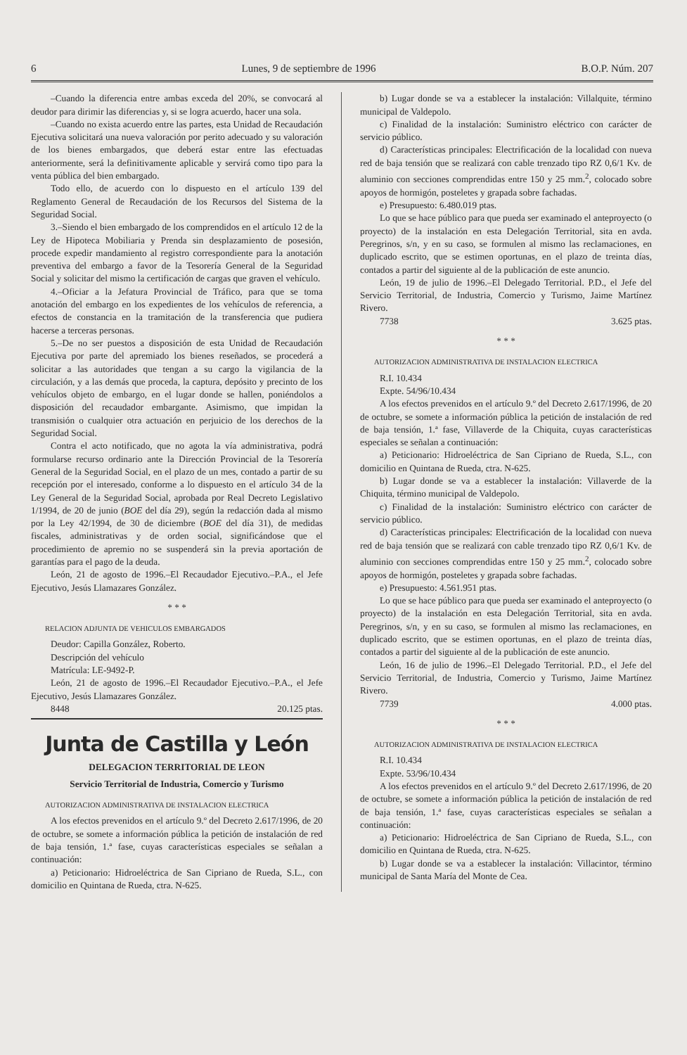6 Lunes, 9 de septiembre de 1996 B.O.P. Núm. 207
–Cuando la diferencia entre ambas exceda del 20%, se convocará al deudor para dirimir las diferencias y, si se logra acuerdo, hacer una sola.
–Cuando no exista acuerdo entre las partes, esta Unidad de Recaudación Ejecutiva solicitará una nueva valoración por perito adecuado y su valoración de los bienes embargados, que deberá estar entre las efectuadas anteriormente, será la definitivamente aplicable y servirá como tipo para la venta pública del bien embargado.
Todo ello, de acuerdo con lo dispuesto en el artículo 139 del Reglamento General de Recaudación de los Recursos del Sistema de la Seguridad Social.
3.–Siendo el bien embargado de los comprendidos en el artículo 12 de la Ley de Hipoteca Mobiliaria y Prenda sin desplazamiento de posesión, procede expedir mandamiento al registro correspondiente para la anotación preventiva del embargo a favor de la Tesorería General de la Seguridad Social y solicitar del mismo la certificación de cargas que graven el vehículo.
4.–Oficiar a la Jefatura Provincial de Tráfico, para que se toma anotación del embargo en los expedientes de los vehículos de referencia, a efectos de constancia en la tramitación de la transferencia que pudiera hacerse a terceras personas.
5.–De no ser puestos a disposición de esta Unidad de Recaudación Ejecutiva por parte del apremiado los bienes reseñados, se procederá a solicitar a las autoridades que tengan a su cargo la vigilancia de la circulación, y a las demás que proceda, la captura, depósito y precinto de los vehículos objeto de embargo, en el lugar donde se hallen, poniéndolos a disposición del recaudador embargante. Asimismo, que impidan la transmisión o cualquier otra actuación en perjuicio de los derechos de la Seguridad Social.
Contra el acto notificado, que no agota la vía administrativa, podrá formularse recurso ordinario ante la Dirección Provincial de la Tesorería General de la Seguridad Social, en el plazo de un mes, contado a partir de su recepción por el interesado, conforme a lo dispuesto en el artículo 34 de la Ley General de la Seguridad Social, aprobada por Real Decreto Legislativo 1/1994, de 20 de junio (BOE del día 29), según la redacción dada al mismo por la Ley 42/1994, de 30 de diciembre (BOE del día 31), de medidas fiscales, administrativas y de orden social, significándose que el procedimiento de apremio no se suspenderá sin la previa aportación de garantías para el pago de la deuda.
León, 21 de agosto de 1996.–El Recaudador Ejecutivo.–P.A., el Jefe Ejecutivo, Jesús Llamazares González.
* * *
RELACION ADJUNTA DE VEHICULOS EMBARGADOS
Deudor: Capilla González, Roberto.
Descripción del vehículo
Matrícula: LE-9492-P.
León, 21 de agosto de 1996.–El Recaudador Ejecutivo.–P.A., el Jefe Ejecutivo, Jesús Llamazares González.
8448 20.125 ptas.
Junta de Castilla y León
DELEGACION TERRITORIAL DE LEON
Servicio Territorial de Industria, Comercio y Turismo
AUTORIZACION ADMINISTRATIVA DE INSTALACION ELECTRICA
A los efectos prevenidos en el artículo 9.º del Decreto 2.617/1996, de 20 de octubre, se somete a información pública la petición de instalación de red de baja tensión, 1.ª fase, cuyas características especiales se señalan a continuación:
a) Peticionario: Hidroeléctrica de San Cipriano de Rueda, S.L., con domicilio en Quintana de Rueda, ctra. N-625.
b) Lugar donde se va a establecer la instalación: Villalquite, término municipal de Valdepolo.
c) Finalidad de la instalación: Suministro eléctrico con carácter de servicio público.
d) Características principales: Electrificación de la localidad con nueva red de baja tensión que se realizará con cable trenzado tipo RZ 0,6/1 Kv. de aluminio con secciones comprendidas entre 150 y 25 mm.<sup>2</sup>, colocado sobre apoyos de hormigón, posteletes y grapada sobre fachadas.
e) Presupuesto: 6.480.019 ptas.
Lo que se hace público para que pueda ser examinado el anteproyecto (o proyecto) de la instalación en esta Delegación Territorial, sita en avda. Peregrinos, s/n, y en su caso, se formulen al mismo las reclamaciones, en duplicado escrito, que se estimen oportunas, en el plazo de treinta días, contados a partir del siguiente al de la publicación de este anuncio.
León, 19 de julio de 1996.–El Delegado Territorial. P.D., el Jefe del Servicio Territorial, de Industria, Comercio y Turismo, Jaime Martínez Rivero.
7738 3.625 ptas.
* * *
AUTORIZACION ADMINISTRATIVA DE INSTALACION ELECTRICA
R.I. 10.434
Expte. 54/96/10.434
A los efectos prevenidos en el artículo 9.º del Decreto 2.617/1996, de 20 de octubre, se somete a información pública la petición de instalación de red de baja tensión, 1.ª fase, Villaverde de la Chiquita, cuyas características especiales se señalan a continuación:
a) Peticionario: Hidroeléctrica de San Cipriano de Rueda, S.L., con domicilio en Quintana de Rueda, ctra. N-625.
b) Lugar donde se va a establecer la instalación: Villaverde de la Chiquita, término municipal de Valdepolo.
c) Finalidad de la instalación: Suministro eléctrico con carácter de servicio público.
d) Características principales: Electrificación de la localidad con nueva red de baja tensión que se realizará con cable trenzado tipo RZ 0,6/1 Kv. de aluminio con secciones comprendidas entre 150 y 25 mm.<sup>2</sup>, colocado sobre apoyos de hormigón, posteletes y grapada sobre fachadas.
e) Presupuesto: 4.561.951 ptas.
Lo que se hace público para que pueda ser examinado el anteproyecto (o proyecto) de la instalación en esta Delegación Territorial, sita en avda. Peregrinos, s/n, y en su caso, se formulen al mismo las reclamaciones, en duplicado escrito, que se estimen oportunas, en el plazo de treinta días, contados a partir del siguiente al de la publicación de este anuncio.
León, 16 de julio de 1996.–El Delegado Territorial. P.D., el Jefe del Servicio Territorial, de Industria, Comercio y Turismo, Jaime Martínez Rivero.
7739 4.000 ptas.
* * *
AUTORIZACION ADMINISTRATIVA DE INSTALACION ELECTRICA
R.I. 10.434
Expte. 53/96/10.434
A los efectos prevenidos en el artículo 9.º del Decreto 2.617/1996, de 20 de octubre, se somete a información pública la petición de instalación de red de baja tensión, 1.ª fase, cuyas características especiales se señalan a continuación:
a) Peticionario: Hidroeléctrica de San Cipriano de Rueda, S.L., con domicilio en Quintana de Rueda, ctra. N-625.
b) Lugar donde se va a establecer la instalación: Villacintor, término municipal de Santa María del Monte de Cea.